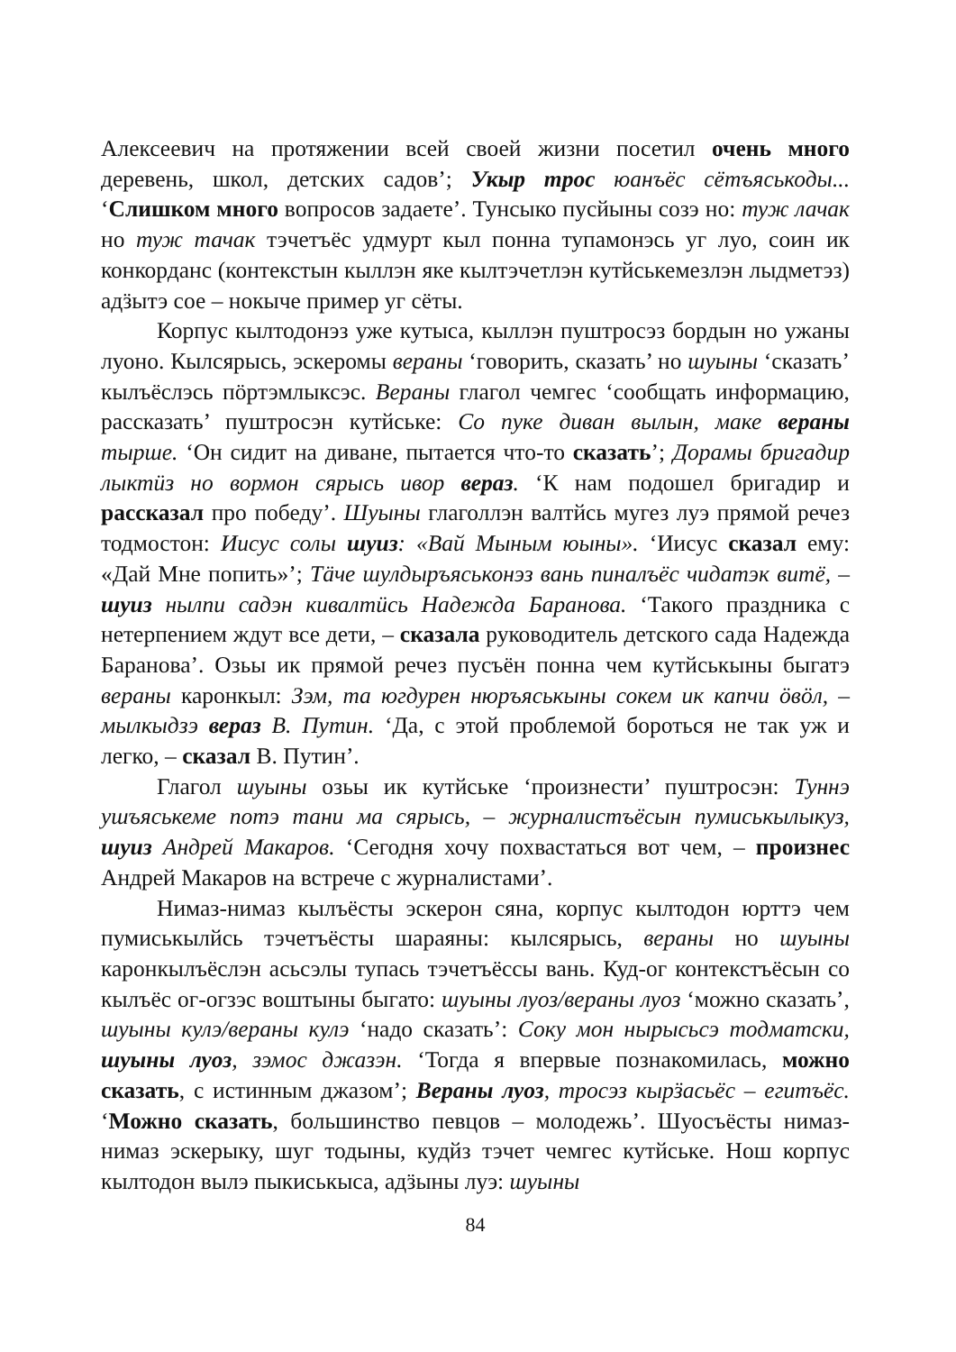Алексеевич на протяжении всей своей жизни посетил очень много деревень, школ, детских садов’; Укыр трос юанъёс сётъяськоды... ‘Слишком много вопросов задаете’. Тунсыко пусйыны созэ но: туж лачак но туж тачак тэчетъёс удмурт кыл понна тупамонэсь уг луо, соин ик конкорданс (контекстын кыллэн яке кылтэчетлэн кутйськемезлэн лыдметэз) адӟытэ сое – нокыче пример уг сёты.
Корпус кылтодонэз уже кутыса, кыллэн пуштросэз бордын но ужаны луоно. Кылсярысь, эскеромы вераны ‘говорить, сказать’ но шуыны ‘сказать’ кылъёслэсь пӧртэмлыксэс. Вераны глагол чемгес ‘сообщать информацию, рассказать’ пуштросэн кутйське: Со пуке диван вылын, маке вераны тырше. ‘Он сидит на диване, пытается что-то сказать’; Дорамы бригадир лыктӥз но вормон сярысь ивор вераз. ‘К нам подошел бригадир и рассказал про победу’. Шуыны глаголлэн валтйсь мугез луэ прямой речез тодмостон: Иисус солы шуиз: «Вай Мыным юыны». ‘Иисус сказал ему: «Дай Мне попить»’; Тäче шулдыръяськонэз вань пиналъёс чидатэк витё, – шуиз нылпи садэн кивалтӥсь Надежда Баранова. ‘Такого праздника с нетерпением ждут все дети, – сказала руководитель детского сада Надежда Баранова’. Озьы ик прямой речез пусъён понна чем кутйськыны быгатэ вераны каронкыл: Зэм, та югдурен нюръяськыны сокем ик капчи ӧвӧл, – мылкыдзэ вераз В. Путин. ‘Да, с этой проблемой бороться не так уж и легко, – сказал В. Путин’.
Глагол шуыны озьы ик кутйське ‘произнести’ пуштросэн: Туннэ ушъяськеме потэ тани ма сярысь, – журналистъёсын пумиськылыкуз, шуиз Андрей Макаров. ‘Сегодня хочу похвастаться вот чем, – произнес Андрей Макаров на встрече с журналистами’.
Нимаз-нимаз кылъёсты эскерон сяна, корпус кылтодон юрттэ чем пумиськылйсь тэчетъёсты шараяны: кылсярысь, вераны но шуыны каронкылъёслэн асьсэлы тупась тэчетъёссы вань. Куд-ог контекстъёсын со кылъёс ог-огзэс воштыны быгато: шуыны луоз/вераны луоз ‘можно сказать’, шуыны кулэ/вераны кулэ ‘надо сказать’: Соку мон нырысьсэ тодматски, шуыны луоз, зэмос джазэн. ‘Тогда я впервые познакомилась, можно сказать, с истинным джазом’; Вераны луоз, тросэз кырӟасьёс – егитъёс. ‘Можно сказать, большинство певцов – молодежь’. Шуосъёсты нимаз-нимаз эскерыку, шуг тодыны, кудйз тэчет чемгес кутйське. Нош корпус кылтодон вылэ пыкиськыса, адӟыны луэ: шуыны
84